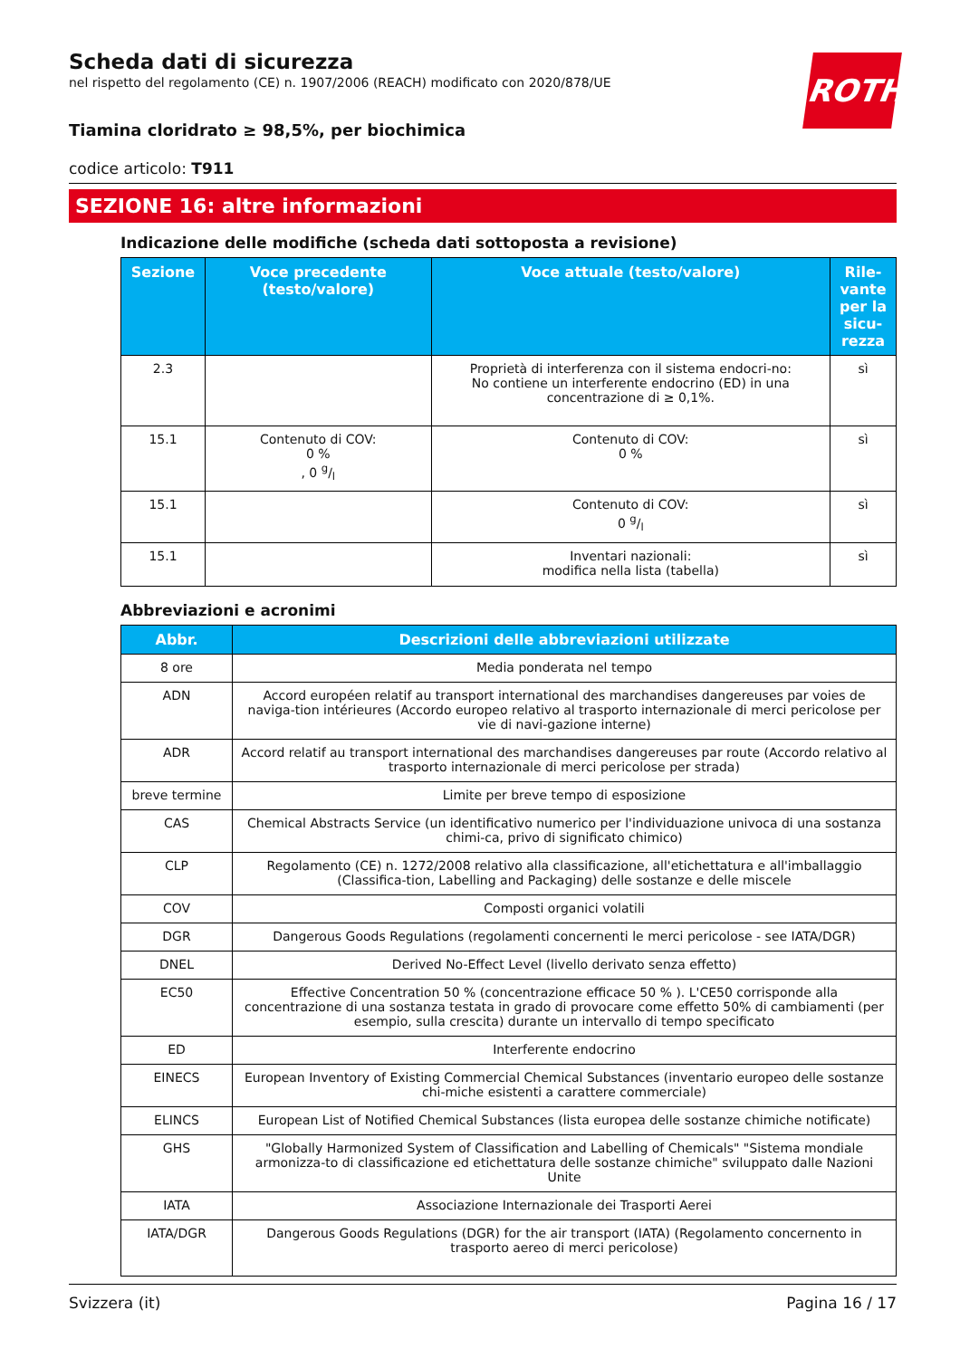ROTH
Scheda dati di sicurezza
nel rispetto del regolamento (CE) n. 1907/2006 (REACH) modificato con 2020/878/UE
Tiamina cloridrato ≥ 98,5%, per biochimica
codice articolo: T911
SEZIONE 16: altre informazioni
Indicazione delle modifiche (scheda dati sottoposta a revisione)
| Sezione | Voce precedente (testo/valore) | Voce attuale (testo/valore) | Rile-vante per la sicu-rezza |
| --- | --- | --- | --- |
| 2.3 | | Proprietà di interferenza con il sistema endocri-no: No contiene un interferente endocrino (ED) in una concentrazione di ≥ 0,1%. | sì |
| 15.1 | Contenuto di COV: 0 % , 0 g/l | Contenuto di COV: 0 % | sì |
| 15.1 | | Contenuto di COV: 0 g/l | sì |
| 15.1 | | Inventari nazionali: modifica nella lista (tabella) | sì |
Abbreviazioni e acronimi
| Abbr. | Descrizioni delle abbreviazioni utilizzate |
| --- | --- |
| 8 ore | Media ponderata nel tempo |
| ADN | Accord européen relatif au transport international des marchandises dangereuses par voies de naviga-tion intérieures (Accordo europeo relativo al trasporto internazionale di merci pericolose per vie di navi-gazione interne) |
| ADR | Accord relatif au transport international des marchandises dangereuses par route (Accordo relativo al trasporto internazionale di merci pericolose per strada) |
| breve termine | Limite per breve tempo di esposizione |
| CAS | Chemical Abstracts Service (un identificativo numerico per l'individuazione univoca di una sostanza chimi-ca, privo di significato chimico) |
| CLP | Regolamento (CE) n. 1272/2008 relativo alla classificazione, all'etichettatura e all'imballaggio (Classifica-tion, Labelling and Packaging) delle sostanze e delle miscele |
| COV | Composti organici volatili |
| DGR | Dangerous Goods Regulations (regolamenti concernenti le merci pericolose - see IATA/DGR) |
| DNEL | Derived No-Effect Level (livello derivato senza effetto) |
| EC50 | Effective Concentration 50 % (concentrazione efficace 50 % ). L'CE50 corrisponde alla concentrazione di una sostanza testata in grado di provocare come effetto 50% di cambiamenti (per esempio, sulla crescita) durante un intervallo di tempo specificato |
| ED | Interferente endocrino |
| EINECS | European Inventory of Existing Commercial Chemical Substances (inventario europeo delle sostanze chi-miche esistenti a carattere commerciale) |
| ELINCS | European List of Notified Chemical Substances (lista europea delle sostanze chimiche notificate) |
| GHS | "Globally Harmonized System of Classification and Labelling of Chemicals" "Sistema mondiale armonizza-to di classificazione ed etichettatura delle sostanze chimiche" sviluppato dalle Nazioni Unite |
| IATA | Associazione Internazionale dei Trasporti Aerei |
| IATA/DGR | Dangerous Goods Regulations (DGR) for the air transport (IATA) (Regolamento concernento in trasporto aereo di merci pericolose) |
Svizzera (it) Pagina 16 / 17